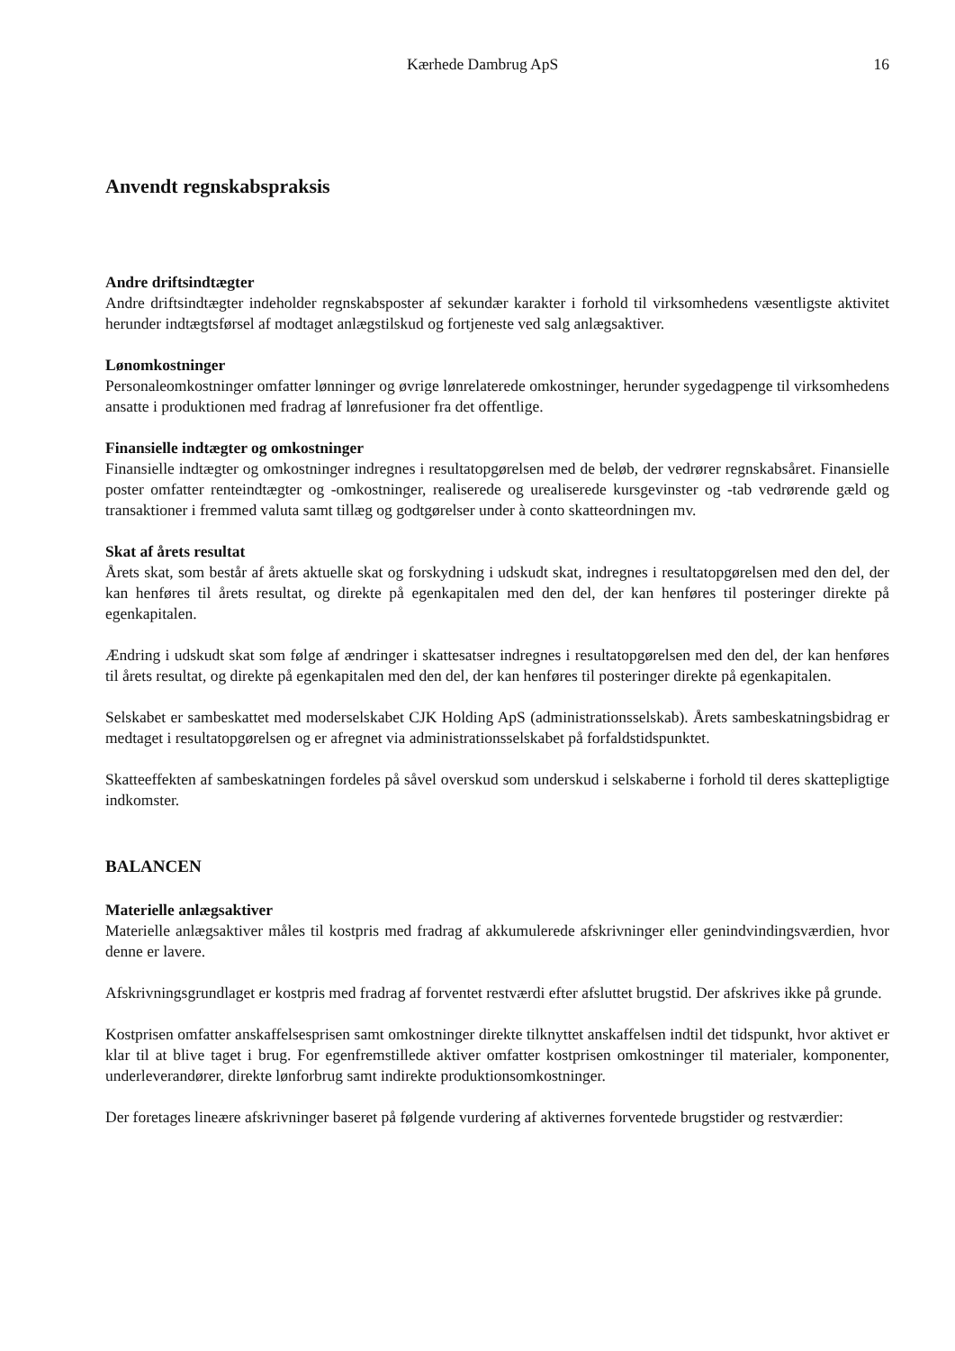Kærhede Dambrug ApS 16
Anvendt regnskabspraksis
Andre driftsindtægter
Andre driftsindtægter indeholder regnskabsposter af sekundær karakter i forhold til virksomhedens væsentligste aktivitet herunder indtægtsførsel af modtaget anlægstilskud og fortjeneste ved salg anlægsaktiver.
Lønomkostninger
Personaleomkostninger omfatter lønninger og øvrige lønrelaterede omkostninger, herunder sygedagpenge til virksomhedens ansatte i produktionen med fradrag af lønrefusioner fra det offentlige.
Finansielle indtægter og omkostninger
Finansielle indtægter og omkostninger indregnes i resultatopgørelsen med de beløb, der vedrører regnskabsåret. Finansielle poster omfatter renteindtægter og -omkostninger, realiserede og urealiserede kursgevinster og -tab vedrørende gæld og transaktioner i fremmed valuta samt tillæg og godtgørelser under à conto skatteordningen mv.
Skat af årets resultat
Årets skat, som består af årets aktuelle skat og forskydning i udskudt skat, indregnes i resultatopgørelsen med den del, der kan henføres til årets resultat, og direkte på egenkapitalen med den del, der kan henføres til posteringer direkte på egenkapitalen.
Ændring i udskudt skat som følge af ændringer i skattesatser indregnes i resultatopgørelsen med den del, der kan henføres til årets resultat, og direkte på egenkapitalen med den del, der kan henføres til posteringer direkte på egenkapitalen.
Selskabet er sambeskattet med moderselskabet CJK Holding ApS (administrationsselskab). Årets sambeskatningsbidrag er medtaget i resultatopgørelsen og er afregnet via administrationsselskabet på forfaldstidspunktet.
Skatteeffekten af sambeskatningen fordeles på såvel overskud som underskud i selskaberne i forhold til deres skattepligtige indkomster.
BALANCEN
Materielle anlægsaktiver
Materielle anlægsaktiver måles til kostpris med fradrag af akkumulerede afskrivninger eller genindvindingsværdien, hvor denne er lavere.
Afskrivningsgrundlaget er kostpris med fradrag af forventet restværdi efter afsluttet brugstid. Der afskrives ikke på grunde.
Kostprisen omfatter anskaffelsesprisen samt omkostninger direkte tilknyttet anskaffelsen indtil det tidspunkt, hvor aktivet er klar til at blive taget i brug. For egenfremstillede aktiver omfatter kostprisen omkostninger til materialer, komponenter, underleverandører, direkte lønforbrug samt indirekte produktionsomkostninger.
Der foretages lineære afskrivninger baseret på følgende vurdering af aktivernes forventede brugstider og restværdier: